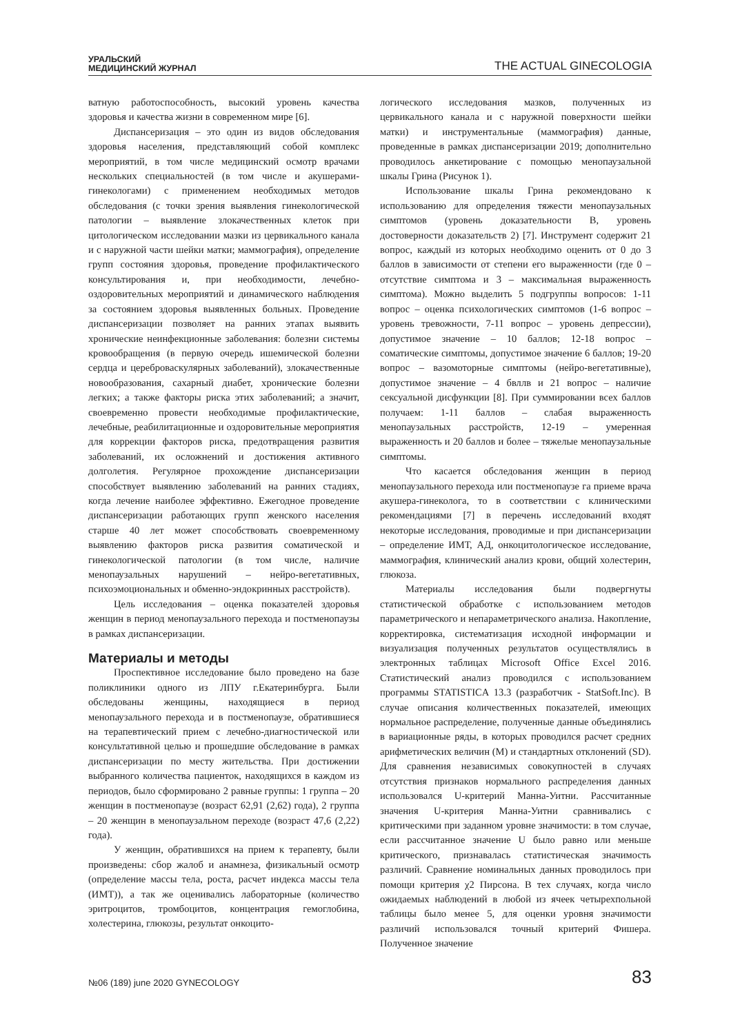УРАЛЬСКИЙ
МЕДИЦИНСКИЙ ЖУРНАЛ
THE ACTUAL GINECOLOGIA
ватную работоспособность, высокий уровень качества здоровья и качества жизни в современном мире [6].
Диспансеризация – это один из видов обследования здоровья населения, представляющий собой комплекс мероприятий, в том числе медицинский осмотр врачами нескольких специальностей (в том числе и акушерами-гинекологами) с применением необходимых методов обследования (с точки зрения выявления гинекологической патологии – выявление злокачественных клеток при цитологическом исследовании мазки из цервикального канала и с наружной части шейки матки; маммография), определение групп состояния здоровья, проведение профилактического консультирования и, при необходимости, лечебно-оздоровительных мероприятий и динамического наблюдения за состоянием здоровья выявленных больных. Проведение диспансеризации позволяет на ранних этапах выявить хронические неинфекционные заболевания: болезни системы кровообращения (в первую очередь ишемической болезни сердца и цереброваскулярных заболеваний), злокачественные новообразования, сахарный диабет, хронические болезни легких; а также факторы риска этих заболеваний; а значит, своевременно провести необходимые профилактические, лечебные, реабилитационные и оздоровительные мероприятия для коррекции факторов риска, предотвращения развития заболеваний, их осложнений и достижения активного долголетия. Регулярное прохождение диспансеризации способствует выявлению заболеваний на ранних стадиях, когда лечение наиболее эффективно. Ежегодное проведение диспансеризации работающих групп женского населения старше 40 лет может способствовать своевременному выявлению факторов риска развития соматической и гинекологической патологии (в том числе, наличие менопаузальных нарушений – нейро-вегетативных, психоэмоциональных и обменно-эндокринных расстройств).
Цель исследования – оценка показателей здоровья женщин в период менопаузального перехода и постменопаузы в рамках диспансеризации.
Материалы и методы
Проспективное исследование было проведено на базе поликлиники одного из ЛПУ г.Екатеринбурга. Были обследованы женщины, находящиеся в период менопаузального перехода и в постменопаузе, обратившиеся на терапевтический прием с лечебно-диагностической или консультативной целью и прошедшие обследование в рамках диспансеризации по месту жительства. При достижении выбранного количества пациенток, находящихся в каждом из периодов, было сформировано 2 равные группы: 1 группа – 20 женщин в постменопаузе (возраст 62,91 (2,62) года), 2 группа – 20 женщин в менопаузальном переходе (возраст 47,6 (2,22) года).
У женщин, обратившихся на прием к терапевту, были произведены: сбор жалоб и анамнеза, физикальный осмотр (определение массы тела, роста, расчет индекса массы тела (ИМТ)), а так же оценивались лабораторные (количество эритроцитов, тромбоцитов, концентрация гемоглобина, холестерина, глюкозы, результат онкоцито-
логического исследования мазков, полученных из цервикального канала и с наружной поверхности шейки матки) и инструментальные (маммография) данные, проведенные в рамках диспансеризации 2019; дополнительно проводилось анкетирование с помощью менопаузальной шкалы Грина (Рисунок 1).
Использование шкалы Грина рекомендовано к использованию для определения тяжести менопаузальных симптомов (уровень доказательности В, уровень достоверности доказательств 2) [7]. Инструмент содержит 21 вопрос, каждый из которых необходимо оценить от 0 до 3 баллов в зависимости от степени его выраженности (где 0 – отсутствие симптома и 3 – максимальная выраженность симптома). Можно выделить 5 подгруппы вопросов: 1-11 вопрос – оценка психологических симптомов (1-6 вопрос – уровень тревожности, 7-11 вопрос – уровень депрессии), допустимое значение – 10 баллов; 12-18 вопрос – соматические симптомы, допустимое значение 6 баллов; 19-20 вопрос – вазомоторные симптомы (нейро-вегетативные), допустимое значение – 4 бвллв и 21 вопрос – наличие сексуальной дисфункции [8]. При суммировании всех баллов получаем: 1-11 баллов – слабая выраженность менопаузальных расстройств, 12-19 – умеренная выраженность и 20 баллов и более – тяжелые менопаузальные симптомы.
Что касается обследования женщин в период менопаузального перехода или постменопаузе га приеме врача акушера-гинеколога, то в соответствии с клиническими рекомендациями [7] в перечень исследований входят некоторые исследования, проводимые и при диспансеризации – определение ИМТ, АД, онкоцитологическое исследование, маммография, клинический анализ крови, общий холестерин, глюкоза.
Материалы исследования были подвергнуты статистической обработке с использованием методов параметрического и непараметрического анализа. Накопление, корректировка, систематизация исходной информации и визуализация полученных результатов осуществлялись в электронных таблицах Microsoft Office Excel 2016. Статистический анализ проводился с использованием программы STATISTICA 13.3 (разработчик - StatSoft.Inc). В случае описания количественных показателей, имеющих нормальное распределение, полученные данные объединялись в вариационные ряды, в которых проводился расчет средних арифметических величин (M) и стандартных отклонений (SD). Для сравнения независимых совокупностей в случаях отсутствия признаков нормального распределения данных использовался U-критерий Манна-Уитни. Рассчитанные значения U-критерия Манна-Уитни сравнивались с критическими при заданном уровне значимости: в том случае, если рассчитанное значение U было равно или меньше критического, признавалась статистическая значимость различий. Сравнение номинальных данных проводилось при помощи критерия χ2 Пирсона. В тех случаях, когда число ожидаемых наблюдений в любой из ячеек четырехпольной таблицы было менее 5, для оценки уровня значимости различий использовался точный критерий Фишера. Полученное значение
№06 (189) june 2020 GYNECOLOGY
83